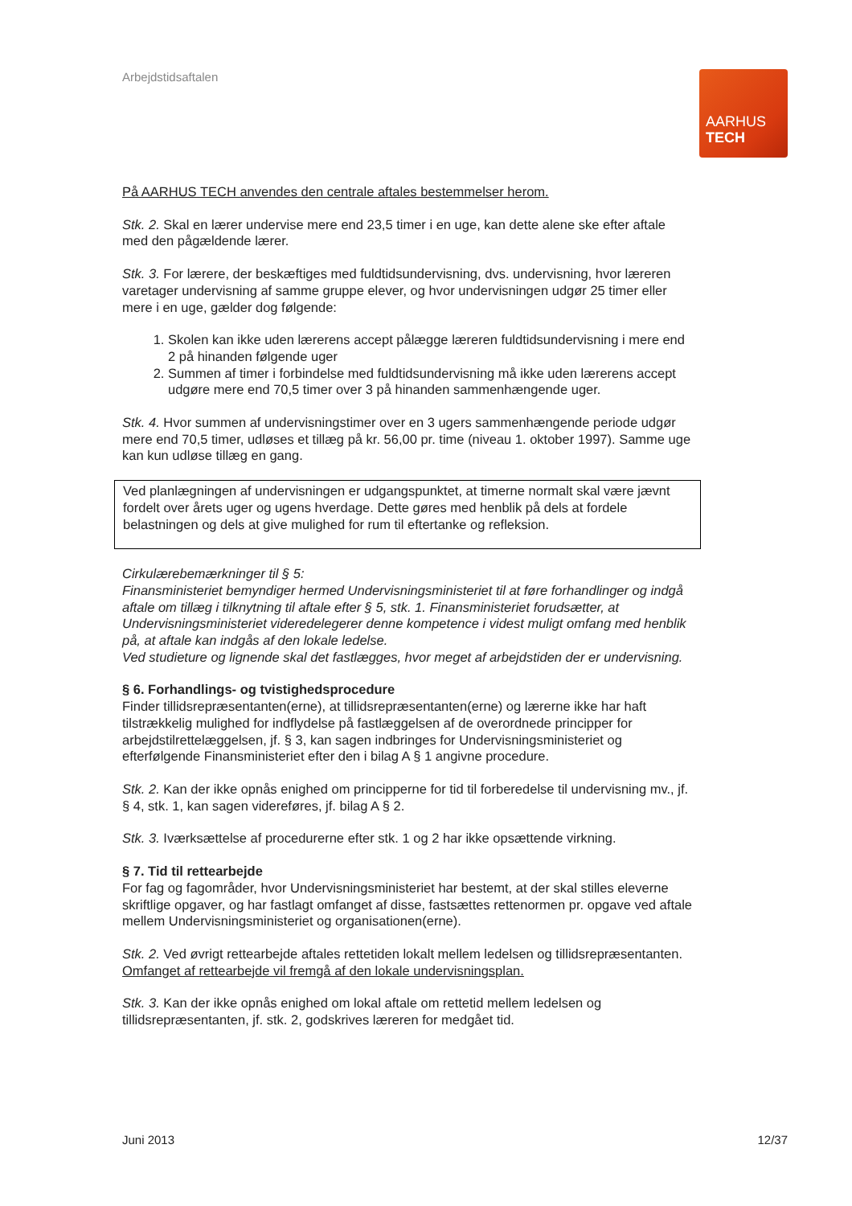Arbejdstidsaftalen
AARHUS
TECH
På AARHUS TECH anvendes den centrale aftales bestemmelser herom.
Stk. 2. Skal en lærer undervise mere end 23,5 timer i en uge, kan dette alene ske efter aftale med den pågældende lærer.
Stk. 3. For lærere, der beskæftiges med fuldtidsundervisning, dvs. undervisning, hvor læreren varetager undervisning af samme gruppe elever, og hvor undervisningen udgør 25 timer eller mere i en uge, gælder dog følgende:
1. Skolen kan ikke uden lærerens accept pålægge læreren fuldtidsundervisning i mere end 2 på hinanden følgende uger
2. Summen af timer i forbindelse med fuldtidsundervisning må ikke uden lærerens accept udgøre mere end 70,5 timer over 3 på hinanden sammenhængende uger.
Stk. 4. Hvor summen af undervisningstimer over en 3 ugers sammenhængende periode udgør mere end 70,5 timer, udløses et tillæg på kr. 56,00 pr. time (niveau 1. oktober 1997). Samme uge kan kun udløse tillæg en gang.
Ved planlægningen af undervisningen er udgangspunktet, at timerne normalt skal være jævnt fordelt over årets uger og ugens hverdage. Dette gøres med henblik på dels at fordele belastningen og dels at give mulighed for rum til eftertanke og refleksion.
Cirkulærebemærkninger til § 5:
Finansministeriet bemyndiger hermed Undervisningsministeriet til at føre forhandlinger og indgå aftale om tillæg i tilknytning til aftale efter § 5, stk. 1. Finansministeriet forudsætter, at Undervisningsministeriet videredelegerer denne kompetence i videst muligt omfang med henblik på, at aftale kan indgås af den lokale ledelse.
Ved studieture og lignende skal det fastlægges, hvor meget af arbejdstiden der er undervisning.
§ 6. Forhandlings- og tvistighedsprocedure
Finder tillidsrepræsentanten(erne), at tillidsrepræsentanten(erne) og lærerne ikke har haft tilstrækkelig mulighed for indflydelse på fastlæggelsen af de overordnede principper for arbejdstilrettelæggelsen, jf. § 3, kan sagen indbringes for Undervisningsministeriet og efterfølgende Finansministeriet efter den i bilag A § 1 angivne procedure.
Stk. 2. Kan der ikke opnås enighed om principperne for tid til forberedelse til undervisning mv., jf. § 4, stk. 1, kan sagen videreføres, jf. bilag A § 2.
Stk. 3. Iværksættelse af procedurerne efter stk. 1 og 2 har ikke opsættende virkning.
§ 7. Tid til rettearbejde
For fag og fagområder, hvor Undervisningsministeriet har bestemt, at der skal stilles eleverne skriftlige opgaver, og har fastlagt omfanget af disse, fastsættes rettenormen pr. opgave ved aftale mellem Undervisningsministeriet og organisationen(erne).
Stk. 2. Ved øvrigt rettearbejde aftales rettetiden lokalt mellem ledelsen og tillidsrepræsentanten. Omfanget af rettearbejde vil fremgå af den lokale undervisningsplan.
Stk. 3. Kan der ikke opnås enighed om lokal aftale om rettetid mellem ledelsen og tillidsrepræsentanten, jf. stk. 2, godskrives læreren for medgået tid.
Juni 2013 12/37